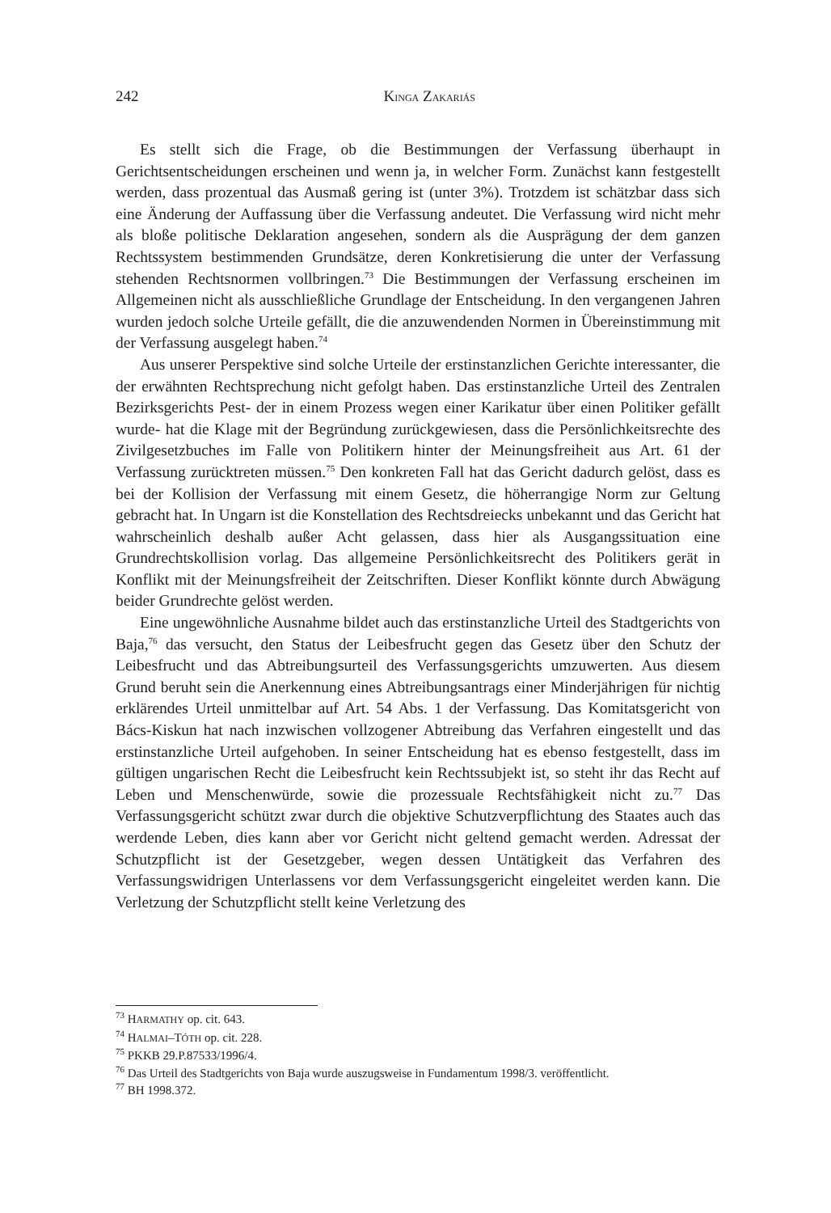242
KINGA ZAKARIÁS
Es stellt sich die Frage, ob die Bestimmungen der Verfassung überhaupt in Gerichtsentscheidungen erscheinen und wenn ja, in welcher Form. Zunächst kann festgestellt werden, dass prozentual das Ausmaß gering ist (unter 3%). Trotzdem ist schätzbar dass sich eine Änderung der Auffassung über die Verfassung andeutet. Die Verfassung wird nicht mehr als bloße politische Deklaration angesehen, sondern als die Ausprägung der dem ganzen Rechtssystem bestimmenden Grundsätze, deren Konkretisierung die unter der Verfassung stehenden Rechtsnormen vollbringen.<sup>73</sup> Die Bestimmungen der Verfassung erscheinen im Allgemeinen nicht als ausschließliche Grundlage der Entscheidung. In den vergangenen Jahren wurden jedoch solche Urteile gefällt, die die anzuwendenden Normen in Übereinstimmung mit der Verfassung ausgelegt haben.<sup>74</sup>
Aus unserer Perspektive sind solche Urteile der erstinstanzlichen Gerichte interessanter, die der erwähnten Rechtsprechung nicht gefolgt haben. Das erstinstanzliche Urteil des Zentralen Bezirksgerichts Pest- der in einem Prozess wegen einer Karikatur über einen Politiker gefällt wurde- hat die Klage mit der Begründung zurückgewiesen, dass die Persönlichkeitsrechte des Zivilgesetzbuches im Falle von Politikern hinter der Meinungsfreiheit aus Art. 61 der Verfassung zurücktreten müssen.<sup>75</sup> Den konkreten Fall hat das Gericht dadurch gelöst, dass es bei der Kollision der Verfassung mit einem Gesetz, die höherrangige Norm zur Geltung gebracht hat. In Ungarn ist die Konstellation des Rechtsdreiecks unbekannt und das Gericht hat wahrscheinlich deshalb außer Acht gelassen, dass hier als Ausgangssituation eine Grundrechtskollision vorlag. Das allgemeine Persönlichkeitsrecht des Politikers gerät in Konflikt mit der Meinungsfreiheit der Zeitschriften. Dieser Konflikt könnte durch Abwägung beider Grundrechte gelöst werden.
Eine ungewöhnliche Ausnahme bildet auch das erstinstanzliche Urteil des Stadtgerichts von Baja,<sup>76</sup> das versucht, den Status der Leibesfrucht gegen das Gesetz über den Schutz der Leibesfrucht und das Abtreibungsurteil des Verfassungsgerichts umzuwerten. Aus diesem Grund beruht sein die Anerkennung eines Abtreibungsantrags einer Minderjährigen für nichtig erklärendes Urteil unmittelbar auf Art. 54 Abs. 1 der Verfassung. Das Komitatsgericht von Bács-Kiskun hat nach inzwischen vollzogener Abtreibung das Verfahren eingestellt und das erstinstanzliche Urteil aufgehoben. In seiner Entscheidung hat es ebenso festgestellt, dass im gültigen ungarischen Recht die Leibesfrucht kein Rechtssubjekt ist, so steht ihr das Recht auf Leben und Menschenwürde, sowie die prozessuale Rechtsfähigkeit nicht zu.<sup>77</sup> Das Verfassungsgericht schützt zwar durch die objektive Schutzverpflichtung des Staates auch das werdende Leben, dies kann aber vor Gericht nicht geltend gemacht werden. Adressat der Schutzpflicht ist der Gesetzgeber, wegen dessen Untätigkeit das Verfahren des Verfassungswidrigen Unterlassens vor dem Verfassungsgericht eingeleitet werden kann. Die Verletzung der Schutzpflicht stellt keine Verletzung des
<sup>73</sup> HARMATHY op. cit. 643.
<sup>74</sup> HALMAI–TÓTH op. cit. 228.
<sup>75</sup> PKKB 29.P.87533/1996/4.
<sup>76</sup> Das Urteil des Stadtgerichts von Baja wurde auszugsweise in Fundamentum 1998/3. veröffentlicht.
<sup>77</sup> BH 1998.372.